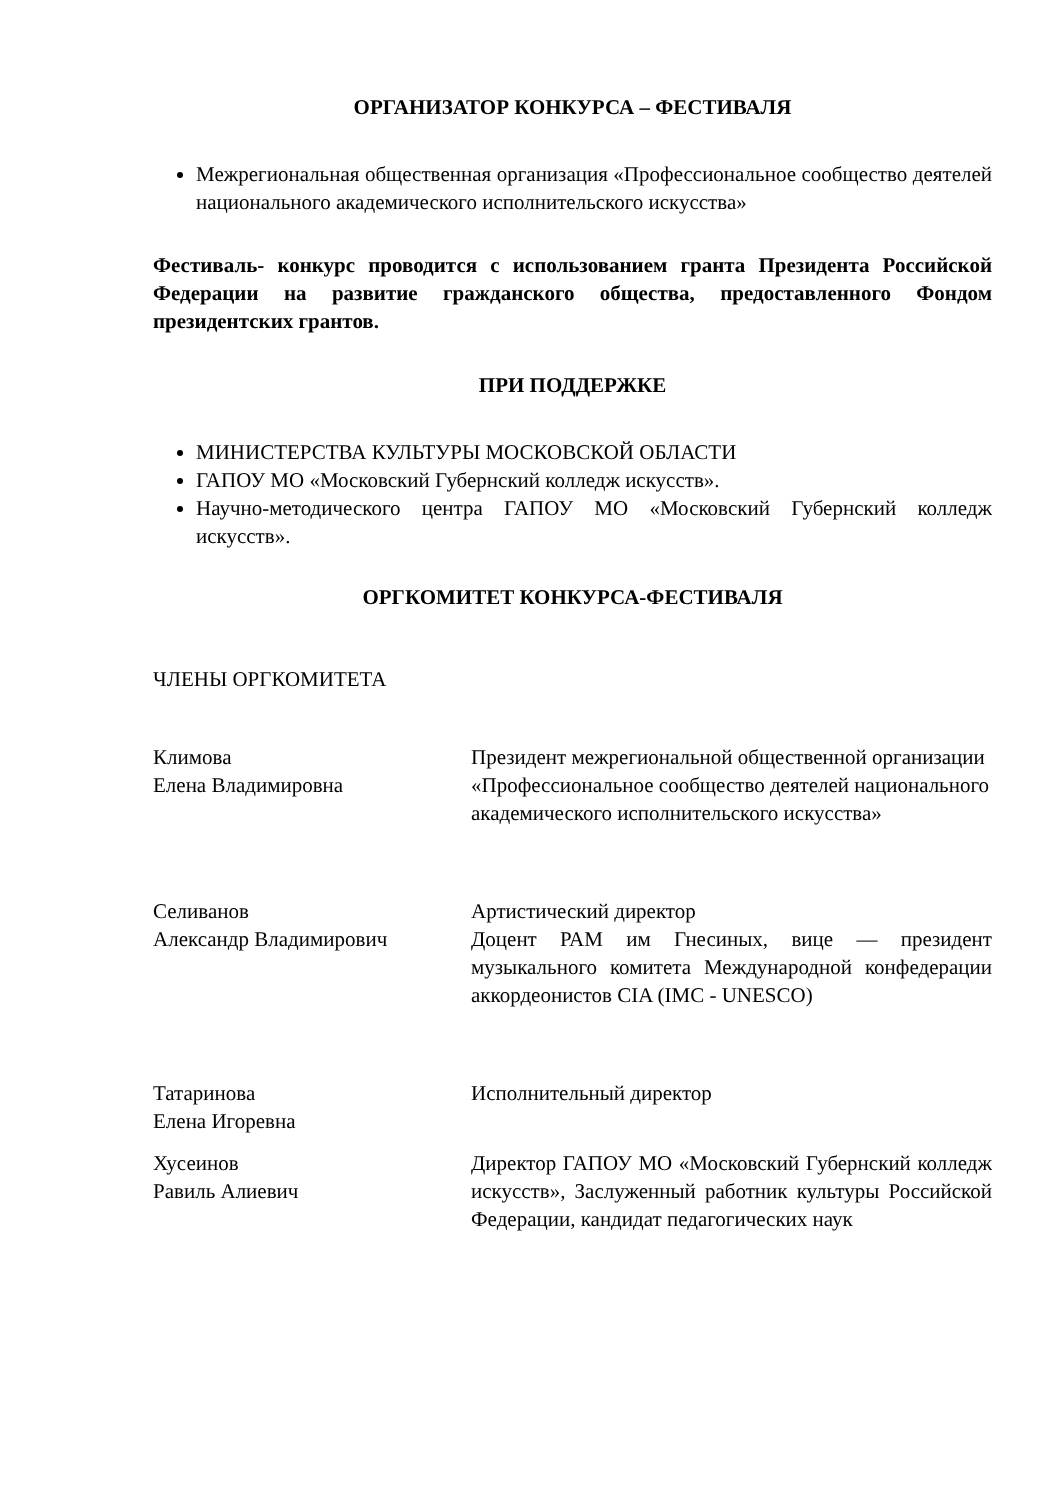ОРГАНИЗАТОР КОНКУРСА – ФЕСТИВАЛЯ
Межрегиональная общественная организация «Профессиональное сообщество деятелей национального академического исполнительского искусства»
Фестиваль- конкурс проводится с использованием гранта Президента Российской Федерации на развитие гражданского общества, предоставленного Фондом президентских грантов.
ПРИ ПОДДЕРЖКЕ
МИНИСТЕРСТВА КУЛЬТУРЫ МОСКОВСКОЙ ОБЛАСТИ
ГАПОУ МО «Московский Губернский колледж искусств».
Научно-методического центра ГАПОУ МО «Московский Губернский колледж искусств».
ОРГКОМИТЕТ КОНКУРСА-ФЕСТИВАЛЯ
ЧЛЕНЫ ОРГКОМИТЕТА
Климова
Елена Владимировна
Президент межрегиональной общественной организации «Профессиональное сообщество деятелей национального академического исполнительского искусства»
Селиванов
Александр Владимирович
Артистический директор
Доцент РАМ им Гнесиных, вице — президент музыкального комитета Международной конфедерации аккордеонистов CIA (IMC - UNESCO)
Татаринова
Елена Игоревна
Исполнительный директор
Хусеинов
Равиль Алиевич
Директор ГАПОУ МО «Московский Губернский колледж искусств», Заслуженный работник культуры Российской Федерации, кандидат педагогических наук